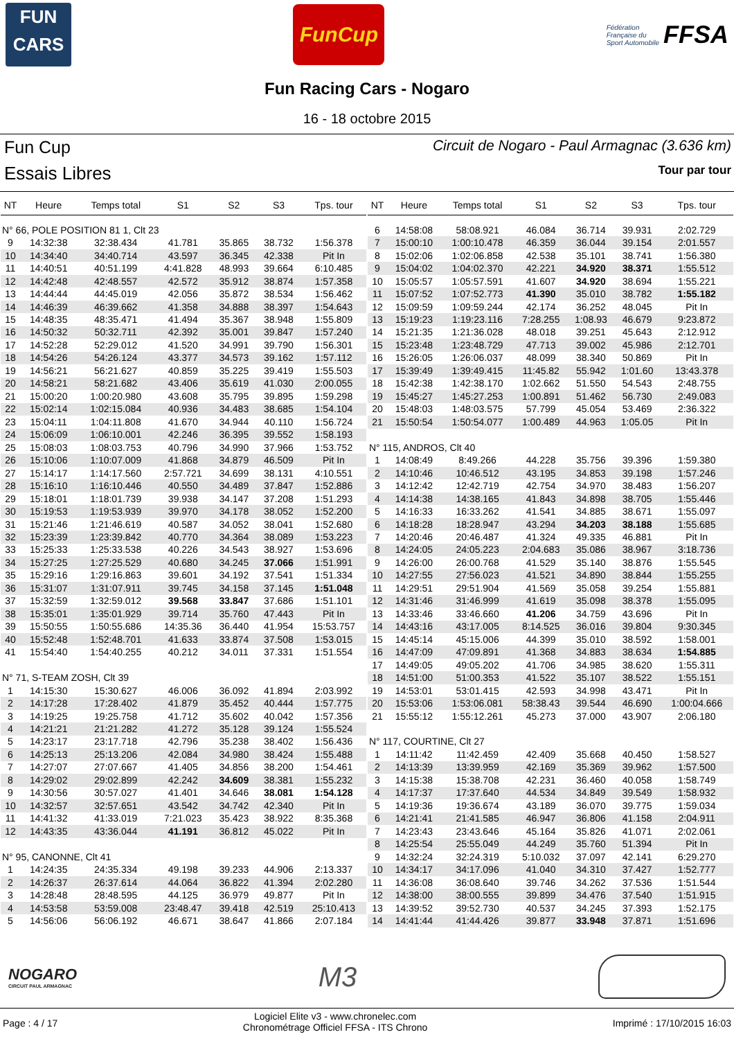FUN
CARS
FunCup
Fédération
Française du
Sport Automobile FFSA
Fun Racing Cars - Nogaro
16 - 18 octobre 2015
Fun Cup
Essais Libres
Circuit de Nogaro - Paul Armagnac (3.636 km)
Tour par tour
| NT | Heure | Temps total | S1 | S2 | S3 | Tps. tour |
| --- | --- | --- | --- | --- | --- | --- |
| N° 66, POLE POSITION 81 1, Clt 23 | | | | | | |
| 9 | 14:32:38 | 32:38.434 | 41.781 | 35.865 | 38.732 | 1:56.378 |
| 10 | 14:34:40 | 34:40.714 | 43.597 | 36.345 | 42.338 | Pit In |
| 11 | 14:40:51 | 40:51.199 | 4:41.828 | 48.993 | 39.664 | 6:10.485 |
| 12 | 14:42:48 | 42:48.557 | 42.572 | 35.912 | 38.874 | 1:57.358 |
| 13 | 14:44:44 | 44:45.019 | 42.056 | 35.872 | 38.534 | 1:56.462 |
| 14 | 14:46:39 | 46:39.662 | 41.358 | 34.888 | 38.397 | 1:54.643 |
| 15 | 14:48:35 | 48:35.471 | 41.494 | 35.367 | 38.948 | 1:55.809 |
| 16 | 14:50:32 | 50:32.711 | 42.392 | 35.001 | 39.847 | 1:57.240 |
| 17 | 14:52:28 | 52:29.012 | 41.520 | 34.991 | 39.790 | 1:56.301 |
| 18 | 14:54:26 | 54:26.124 | 43.377 | 34.573 | 39.162 | 1:57.112 |
| 19 | 14:56:21 | 56:21.627 | 40.859 | 35.225 | 39.419 | 1:55.503 |
| 20 | 14:58:21 | 58:21.682 | 43.406 | 35.619 | 41.030 | 2:00.055 |
| 21 | 15:00:20 | 1:00:20.980 | 43.608 | 35.795 | 39.895 | 1:59.298 |
| 22 | 15:02:14 | 1:02:15.084 | 40.936 | 34.483 | 38.685 | 1:54.104 |
| 23 | 15:04:11 | 1:04:11.808 | 41.670 | 34.944 | 40.110 | 1:56.724 |
| 24 | 15:06:09 | 1:06:10.001 | 42.246 | 36.395 | 39.552 | 1:58.193 |
| 25 | 15:08:03 | 1:08:03.753 | 40.796 | 34.990 | 37.966 | 1:53.752 |
| 26 | 15:10:06 | 1:10:07.009 | 41.868 | 34.879 | 46.509 | Pit In |
| 27 | 15:14:17 | 1:14:17.560 | 2:57.721 | 34.699 | 38.131 | 4:10.551 |
| 28 | 15:16:10 | 1:16:10.446 | 40.550 | 34.489 | 37.847 | 1:52.886 |
| 29 | 15:18:01 | 1:18:01.739 | 39.938 | 34.147 | 37.208 | 1:51.293 |
| 30 | 15:19:53 | 1:19:53.939 | 39.970 | 34.178 | 38.052 | 1:52.200 |
| 31 | 15:21:46 | 1:21:46.619 | 40.587 | 34.052 | 38.041 | 1:52.680 |
| 32 | 15:23:39 | 1:23:39.842 | 40.770 | 34.364 | 38.089 | 1:53.223 |
| 33 | 15:25:33 | 1:25:33.538 | 40.226 | 34.543 | 38.927 | 1:53.696 |
| 34 | 15:27:25 | 1:27:25.529 | 40.680 | 34.245 | 37.066 | 1:51.991 |
| 35 | 15:29:16 | 1:29:16.863 | 39.601 | 34.192 | 37.541 | 1:51.334 |
| 36 | 15:31:07 | 1:31:07.911 | 39.745 | 34.158 | 37.145 | 1:51.048 |
| 37 | 15:32:59 | 1:32:59.012 | 39.568 | 33.847 | 37.686 | 1:51.101 |
| 38 | 15:35:01 | 1:35:01.929 | 39.714 | 35.760 | 47.443 | Pit In |
| 39 | 15:50:55 | 1:50:55.686 | 14:35.36 | 36.440 | 41.954 | 15:53.757 |
| 40 | 15:52:48 | 1:52:48.701 | 41.633 | 33.874 | 37.508 | 1:53.015 |
| 41 | 15:54:40 | 1:54:40.255 | 40.212 | 34.011 | 37.331 | 1:51.554 |
| N° 71, S-TEAM ZOSH, Clt 39 | | | | | | |
| 1 | 14:15:30 | 15:30.627 | 46.006 | 36.092 | 41.894 | 2:03.992 |
| 2 | 14:17:28 | 17:28.402 | 41.879 | 35.452 | 40.444 | 1:57.775 |
| 3 | 14:19:25 | 19:25.758 | 41.712 | 35.602 | 40.042 | 1:57.356 |
| 4 | 14:21:21 | 21:21.282 | 41.272 | 35.128 | 39.124 | 1:55.524 |
| 5 | 14:23:17 | 23:17.718 | 42.796 | 35.238 | 38.402 | 1:56.436 |
| 6 | 14:25:13 | 25:13.206 | 42.084 | 34.980 | 38.424 | 1:55.488 |
| 7 | 14:27:07 | 27:07.667 | 41.405 | 34.856 | 38.200 | 1:54.461 |
| 8 | 14:29:02 | 29:02.899 | 42.242 | 34.609 | 38.381 | 1:55.232 |
| 9 | 14:30:56 | 30:57.027 | 41.401 | 34.646 | 38.081 | 1:54.128 |
| 10 | 14:32:57 | 32:57.651 | 43.542 | 34.742 | 42.340 | Pit In |
| 11 | 14:41:32 | 41:33.019 | 7:21.023 | 35.423 | 38.922 | 8:35.368 |
| 12 | 14:43:35 | 43:36.044 | 41.191 | 36.812 | 45.022 | Pit In |
| N° 95, CANONNE, Clt 41 | | | | | | |
| 1 | 14:24:35 | 24:35.334 | 49.198 | 39.233 | 44.906 | 2:13.337 |
| 2 | 14:26:37 | 26:37.614 | 44.064 | 36.822 | 41.394 | 2:02.280 |
| 3 | 14:28:48 | 28:48.595 | 44.125 | 36.979 | 49.877 | Pit In |
| 4 | 14:53:58 | 53:59.008 | 23:48.47 | 39.418 | 42.519 | 25:10.413 |
| 5 | 14:56:06 | 56:06.192 | 46.671 | 38.647 | 41.866 | 2:07.184 |
| NT | Heure | Temps total | S1 | S2 | S3 | Tps. tour |
| --- | --- | --- | --- | --- | --- | --- |
| 6 | 14:58:08 | 58:08.921 | 46.084 | 36.714 | 39.931 | 2:02.729 |
| 7 | 15:00:10 | 1:00:10.478 | 46.359 | 36.044 | 39.154 | 2:01.557 |
| 8 | 15:02:06 | 1:02:06.858 | 42.538 | 35.101 | 38.741 | 1:56.380 |
| 9 | 15:04:02 | 1:04:02.370 | 42.221 | 34.920 | 38.371 | 1:55.512 |
| 10 | 15:05:57 | 1:05:57.591 | 41.607 | 34.920 | 38.694 | 1:55.221 |
| 11 | 15:07:52 | 1:07:52.773 | 41.390 | 35.010 | 38.782 | 1:55.182 |
| 12 | 15:09:59 | 1:09:59.244 | 42.174 | 36.252 | 48.045 | Pit In |
| 13 | 15:19:23 | 1:19:23.116 | 7:28.255 | 1:08.93 | 46.679 | 9:23.872 |
| 14 | 15:21:35 | 1:21:36.028 | 48.018 | 39.251 | 45.643 | 2:12.912 |
| 15 | 15:23:48 | 1:23:48.729 | 47.713 | 39.002 | 45.986 | 2:12.701 |
| 16 | 15:26:05 | 1:26:06.037 | 48.099 | 38.340 | 50.869 | Pit In |
| 17 | 15:39:49 | 1:39:49.415 | 11:45.82 | 55.942 | 1:01.60 | 13:43.378 |
| 18 | 15:42:38 | 1:42:38.170 | 1:02.662 | 51.550 | 54.543 | 2:48.755 |
| 19 | 15:45:27 | 1:45:27.253 | 1:00.891 | 51.462 | 56.730 | 2:49.083 |
| 20 | 15:48:03 | 1:48:03.575 | 57.799 | 45.054 | 53.469 | 2:36.322 |
| 21 | 15:50:54 | 1:50:54.077 | 1:00.489 | 44.963 | 1:05.05 | Pit In |
| N° 115, ANDROS, Clt 40 | | | | | | |
| 1 | 14:08:49 | 8:49.266 | 44.228 | 35.756 | 39.396 | 1:59.380 |
| 2 | 14:10:46 | 10:46.512 | 43.195 | 34.853 | 39.198 | 1:57.246 |
| 3 | 14:12:42 | 12:42.719 | 42.754 | 34.970 | 38.483 | 1:56.207 |
| 4 | 14:14:38 | 14:38.165 | 41.843 | 34.898 | 38.705 | 1:55.446 |
| 5 | 14:16:33 | 16:33.262 | 41.541 | 34.885 | 38.671 | 1:55.097 |
| 6 | 14:18:28 | 18:28.947 | 43.294 | 34.203 | 38.188 | 1:55.685 |
| 7 | 14:20:46 | 20:46.487 | 41.324 | 49.335 | 46.881 | Pit In |
| 8 | 14:24:05 | 24:05.223 | 2:04.683 | 35.086 | 38.967 | 3:18.736 |
| 9 | 14:26:00 | 26:00.768 | 41.529 | 35.140 | 38.876 | 1:55.545 |
| 10 | 14:27:55 | 27:56.023 | 41.521 | 34.890 | 38.844 | 1:55.255 |
| 11 | 14:29:51 | 29:51.904 | 41.569 | 35.058 | 39.254 | 1:55.881 |
| 12 | 14:31:46 | 31:46.999 | 41.619 | 35.098 | 38.378 | 1:55.095 |
| 13 | 14:33:46 | 33:46.660 | 41.206 | 34.759 | 43.696 | Pit In |
| 14 | 14:43:16 | 43:17.005 | 8:14.525 | 36.016 | 39.804 | 9:30.345 |
| 15 | 14:45:14 | 45:15.006 | 44.399 | 35.010 | 38.592 | 1:58.001 |
| 16 | 14:47:09 | 47:09.891 | 41.368 | 34.883 | 38.634 | 1:54.885 |
| 17 | 14:49:05 | 49:05.202 | 41.706 | 34.985 | 38.620 | 1:55.311 |
| 18 | 14:51:00 | 51:00.353 | 41.522 | 35.107 | 38.522 | 1:55.151 |
| 19 | 14:53:01 | 53:01.415 | 42.593 | 34.998 | 43.471 | Pit In |
| 20 | 15:53:06 | 1:53:06.081 | 58:38.43 | 39.544 | 46.690 | 1:00:04.666 |
| 21 | 15:55:12 | 1:55:12.261 | 45.273 | 37.000 | 43.907 | 2:06.180 |
| N° 117, COURTINE, Clt 27 | | | | | | |
| 1 | 14:11:42 | 11:42.459 | 42.409 | 35.668 | 40.450 | 1:58.527 |
| 2 | 14:13:39 | 13:39.959 | 42.169 | 35.369 | 39.962 | 1:57.500 |
| 3 | 14:15:38 | 15:38.708 | 42.231 | 36.460 | 40.058 | 1:58.749 |
| 4 | 14:17:37 | 17:37.640 | 44.534 | 34.849 | 39.549 | 1:58.932 |
| 5 | 14:19:36 | 19:36.674 | 43.189 | 36.070 | 39.775 | 1:59.034 |
| 6 | 14:21:41 | 21:41.585 | 46.947 | 36.806 | 41.158 | 2:04.911 |
| 7 | 14:23:43 | 23:43.646 | 45.164 | 35.826 | 41.071 | 2:02.061 |
| 8 | 14:25:54 | 25:55.049 | 44.249 | 35.760 | 51.394 | Pit In |
| 9 | 14:32:24 | 32:24.319 | 5:10.032 | 37.097 | 42.141 | 6:29.270 |
| 10 | 14:34:17 | 34:17.096 | 41.040 | 34.310 | 37.427 | 1:52.777 |
| 11 | 14:36:08 | 36:08.640 | 39.746 | 34.262 | 37.536 | 1:51.544 |
| 12 | 14:38:00 | 38:00.555 | 39.899 | 34.476 | 37.540 | 1:51.915 |
| 13 | 14:39:52 | 39:52.730 | 40.537 | 34.245 | 37.393 | 1:52.175 |
| 14 | 14:41:44 | 41:44.426 | 39.877 | 33.948 | 37.871 | 1:51.696 |
NOGARO
CIRCUIT PAUL ARMAGNAC
M3
Page : 4 / 17
Logiciel Elite v3 - www.chronelec.com
Chronométrage Officiel FFSA - ITS Chrono
Imprimé : 17/10/2015 16:03